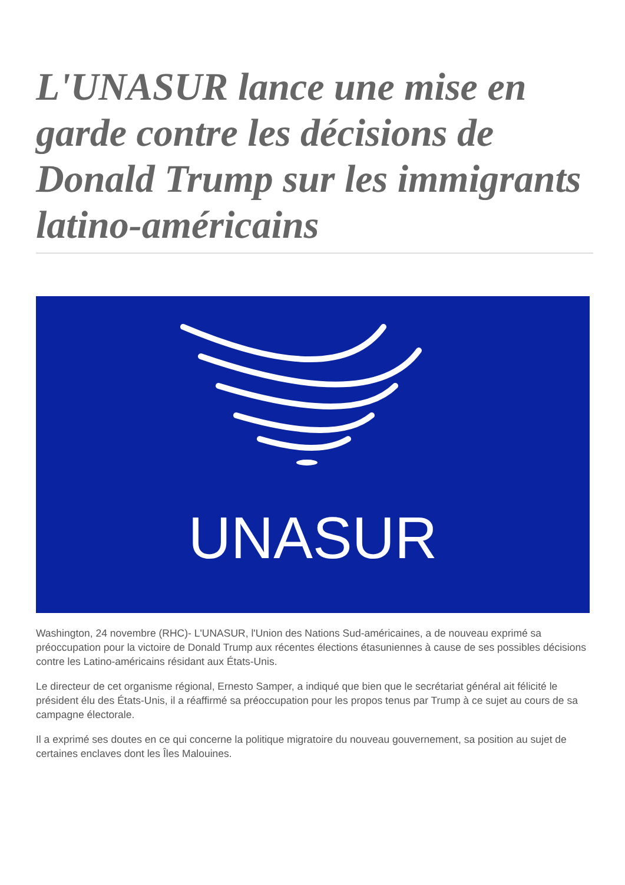L'UNASUR lance une mise en garde contre les décisions de Donald Trump sur les immigrants latino-américains
UNASUR
Washington, 24 novembre (RHC)- L'UNASUR, l'Union des Nations Sud-américaines, a de nouveau exprimé sa préoccupation pour la victoire de Donald Trump aux récentes élections étasuniennes à cause de ses possibles décisions contre les Latino-américains résidant aux États-Unis.
Le directeur de cet organisme régional, Ernesto Samper, a indiqué que bien que le secrétariat général ait félicité le président élu des États-Unis, il a réaffirmé sa préoccupation pour les propos tenus par Trump à ce sujet au cours de sa campagne électorale.
Il a exprimé ses doutes en ce qui concerne la politique migratoire du nouveau gouvernement, sa position au sujet de certaines enclaves dont les Îles Malouines.